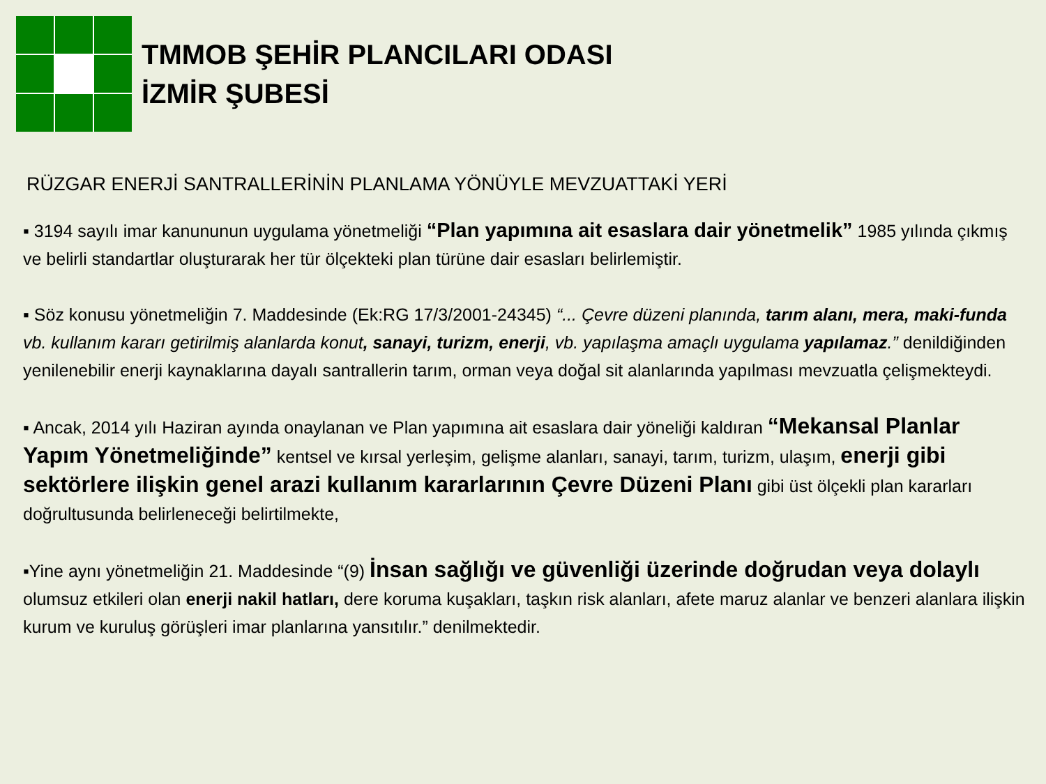TMMOB ŞEHİR PLANCILARI ODASI
İZMİR ŞUBESİ
RÜZGAR ENERJİ SANTRALLERİNİN PLANLAMA YÖNÜYLE MEVZUATTAKİ YERİ
▪ 3194 sayılı imar kanununun uygulama yönetmeliği “Plan yapımına ait esaslara dair yönetmelik” 1985 yılında çıkmış ve belirli standartlar oluşturarak her tür ölçekteki plan türüne dair esasları belirlemiştir.
▪ Söz konusu yönetmeliğin 7. Maddesinde (Ek:RG 17/3/2001-24345) “... Çevre düzeni planında, tarım alanı, mera, maki-funda vb. kullanım kararı getirilmiş alanlarda konut, sanayi, turizm, enerji, vb. yapılaşma amaçlı uygulama yapılamaz.” denildiğinden yenilenebilir enerji kaynaklarına dayalı santrallerin tarım, orman veya doğal sit alanlarında yapılması mevzuatla çelişmekteydi.
▪ Ancak, 2014 yılı Haziran ayında onaylanan ve Plan yapımına ait esaslara dair yöneliği kaldıran “Mekansal Planlar Yapım Yönetmeliğinde” kentsel ve kırsal yerleşim, gelişme alanları, sanayi, tarım, turizm, ulaşım, enerji gibi sektörlere ilişkin genel arazi kullanım kararlarının Çevre Düzeni Planı gibi üst ölçekli plan kararları doğrultusunda belirleneceği belirtilmekte,
▪Yine aynı yönetmeliğin 21. Maddesinde “(9) İnsan sağlığı ve güvenliği üzerinde doğrudan veya dolaylı olumsuz etkileri olan enerji nakil hatları, dere koruma kuşakları, taşkın risk alanları, afete maruz alanlar ve benzeri alanlara ilişkin kurum ve kuruluş görüşleri imar planlarına yansıtılır.” denilmektedir.